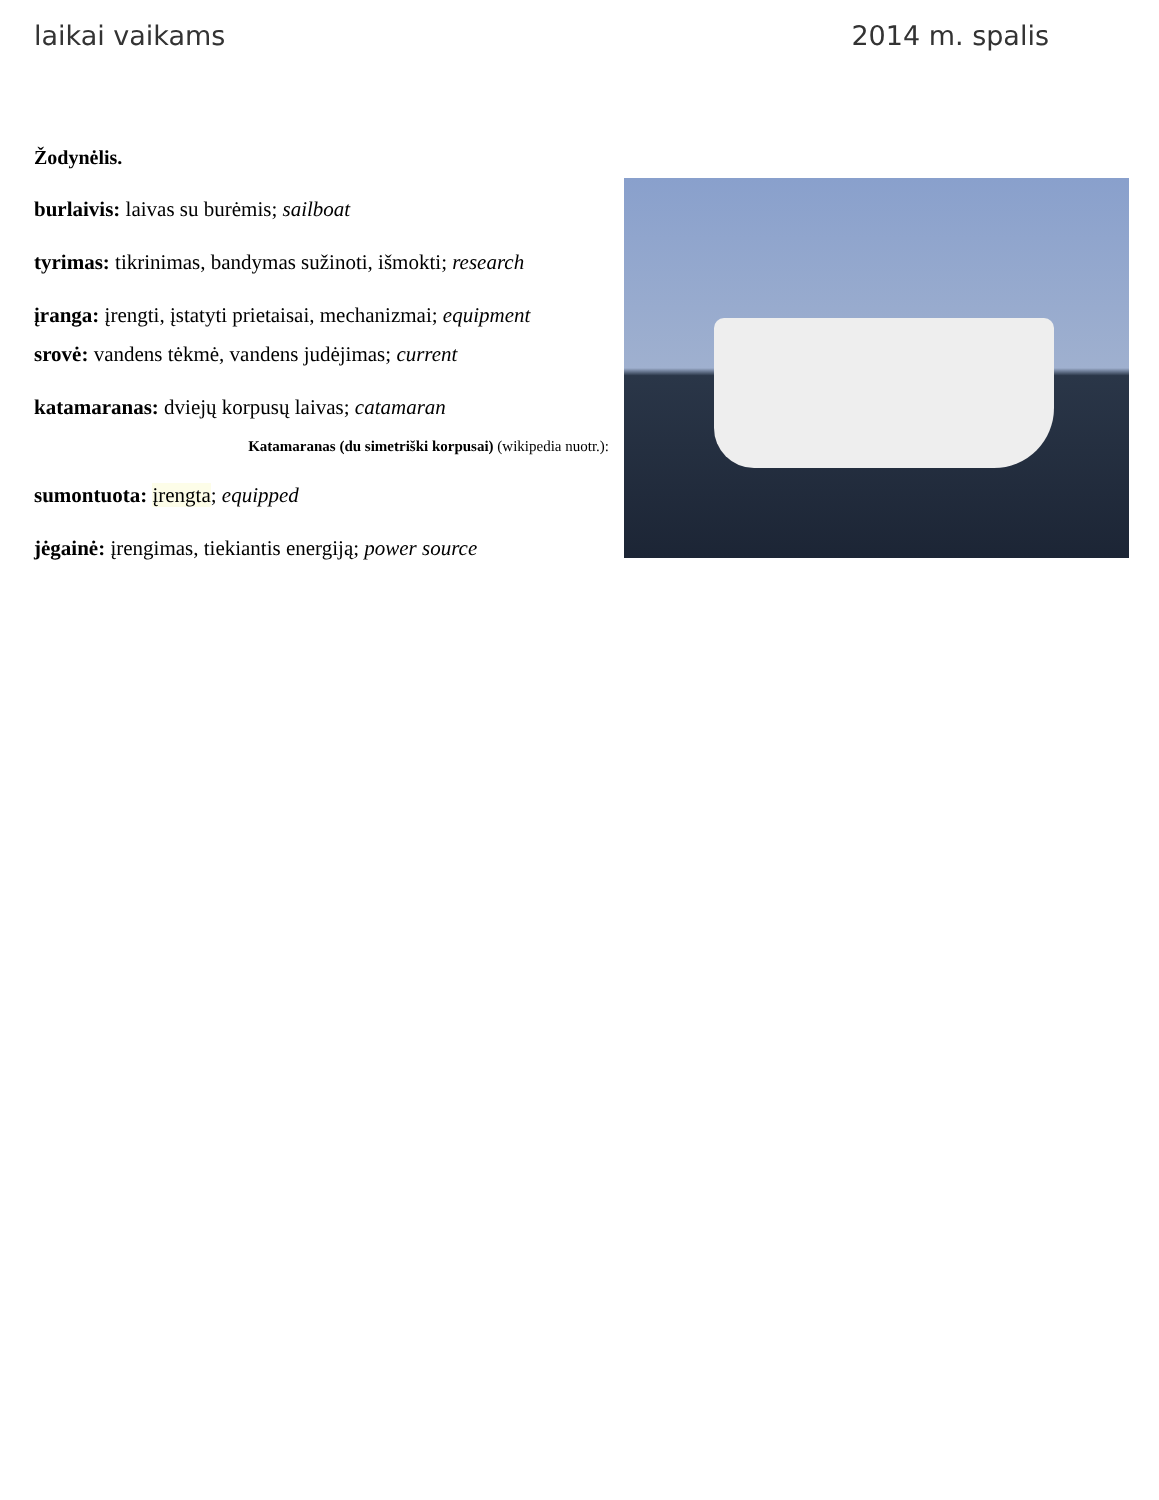laikai vaikams 2014 m. spalis
Žodynėlis.
burlaivis: laivas su burėmis; sailboat
tyrimas: tikrinimas, bandymas sužinoti, išmokti; research
įranga: įrengti, įstatyti prietaisai, mechanizmai; equipment
srovė: vandens tėkmė, vandens judėjimas; current
katamaranas: dviejų korpusų laivas; catamaran
Katamaranas (du simetriški korpusai) (wikipedia nuotr.):
sumontuota: įrengta; equipped
jėgainė: įrengimas, tiekiantis energiją; power source